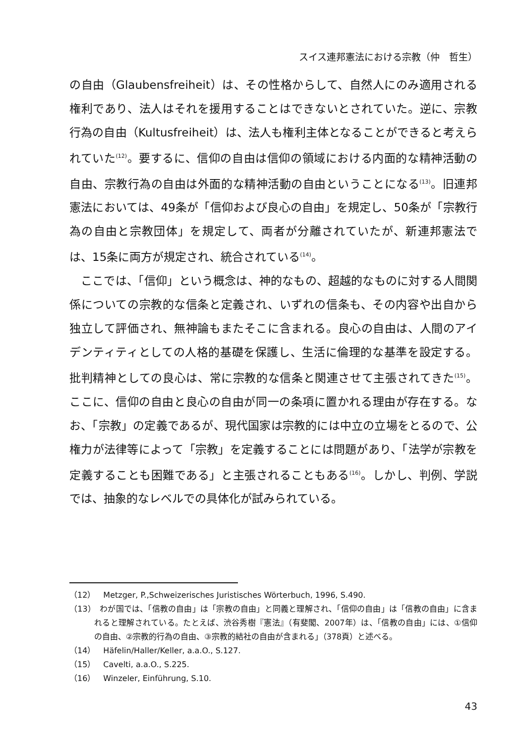スイス連邦憲法における宗教（仲　哲生）
の自由（Glaubensfreiheit）は、その性格からして、自然人にのみ適用される権利であり、法人はそれを援用することはできないとされていた。逆に、宗教行為の自由（Kultusfreiheit）は、法人も権利主体となることができると考えられていた<sup>(12)</sup>。要するに、信仰の自由は信仰の領域における内面的な精神活動の自由、宗教行為の自由は外面的な精神活動の自由ということになる<sup>(13)</sup>。旧連邦憲法においては、49条が「信仰および良心の自由」を規定し、50条が「宗教行為の自由と宗教団体」を規定して、両者が分離されていたが、新連邦憲法では、15条に両方が規定され、統合されている<sup>(14)</sup>。
ここでは、「信仰」という概念は、神的なもの、超越的なものに対する人間関係についての宗教的な信条と定義され、いずれの信条も、その内容や出自から独立して評価され、無神論もまたそこに含まれる。良心の自由は、人間のアイデンティティとしての人格的基礎を保護し、生活に倫理的な基準を設定する。批判精神としての良心は、常に宗教的な信条と関連させて主張されてきた<sup>(15)</sup>。ここに、信仰の自由と良心の自由が同一の条項に置かれる理由が存在する。なお、「宗教」の定義であるが、現代国家は宗教的には中立の立場をとるので、公権力が法律等によって「宗教」を定義することには問題があり、「法学が宗教を定義することも困難である」と主張されることもある<sup>(16)</sup>。しかし、判例、学説では、抽象的なレベルでの具体化が試みられている。
（12）　Metzger, P.,Schweizerisches Juristisches Wörterbuch, 1996, S.490.
（13）　わが国では、「信教の自由」は「宗教の自由」と同義と理解され、「信仰の自由」は「信教の自由」に含まれると理解されている。たとえば、渋谷秀樹『憲法』（有斐閣、2007年）は、「信教の自由」には、①信仰の自由、②宗教的行為の自由、③宗教的結社の自由が含まれる」（378頁）と述べる。
（14）　Häfelin/Haller/Keller, a.a.O., S.127.
（15）　Cavelti, a.a.O., S.225.
（16）　Winzeler, Einführung, S.10.
43